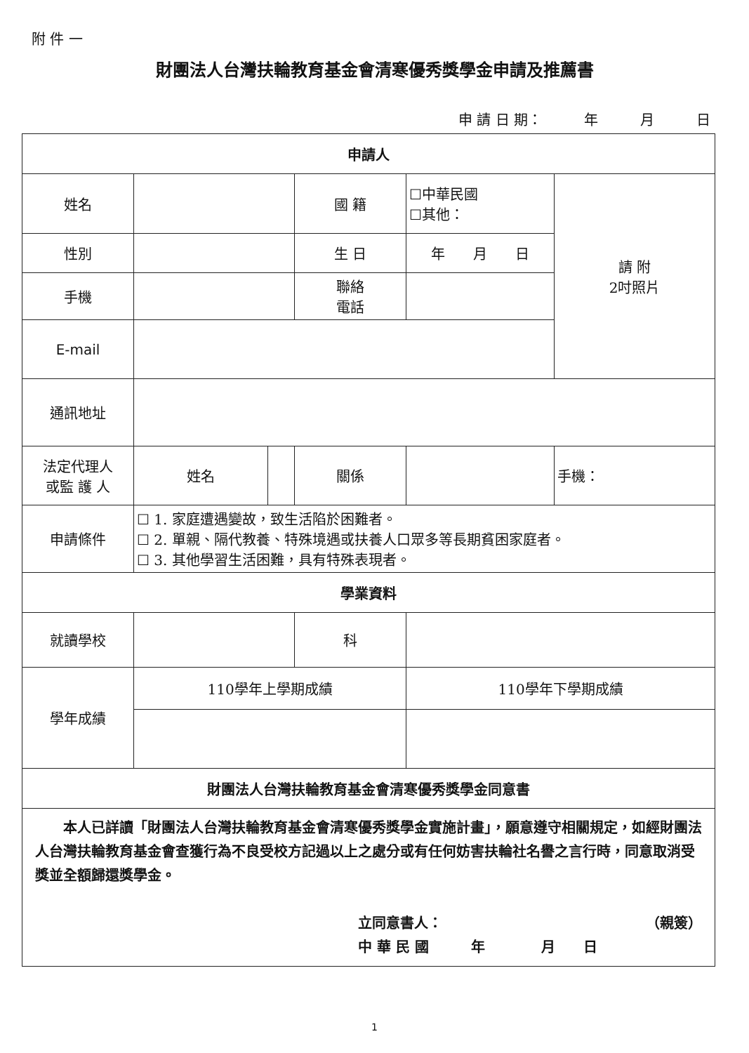附 件 一
財團法人台灣扶輪教育基金會清寒優秀獎學金申請及推薦書
申 請 日 期：　　　年　　　月　　　日
| 申請人 | | | | | | |
| 姓名 | | | 國 籍 | ☐中華民國 ☐其他： | | 請 附 2吋照片 |
| 性別 | | | 生 日 | 年 月 日 | | |
| 手機 | | | 聯絡 電話 | | | |
| E-mail | | | | | | |
| 通訊地址 | | | | | | |
| 法定代理人 或監 護 人 | 姓名 | | 關係 | | 手機： | |
| 申請條件 | ☐ 1. 家庭遭遇變故，致生活陷於困難者。 ☐ 2. 單親、隔代教養、特殊境遇或扶養人口眾多等長期貧困家庭者。 ☐ 3. 其他學習生活困難，具有特殊表現者。 | | | | | |
| 學業資料 | | | | | | |
| 就讀學校 | | | 科 | | | |
| 學年成績 | 110學年上學期成績 | | | 110學年下學期成績 | | |
| 財團法人台灣扶輪教育基金會清寒優秀獎學金同意書 | | | | | | |
| 本人已詳讀「財團法人台灣扶輪教育基金會清寒優秀獎學金實施計畫」，願意遵守相關規定，如經財團法人台灣扶輪教育基金會查獲行為不良受校方記過以上之處分或有任何妨害扶輪社名譽之言行時，同意取消受獎並全額歸還獎學金。 立同意書人： （親簽） 中 華 民 國 年 月 日 | | | | | | |
1